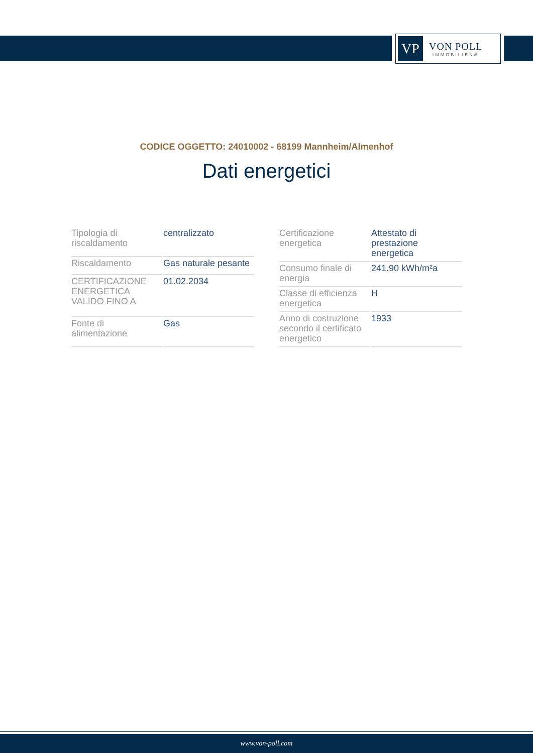VP
VON POLL
IMMOBILIEN®
CODICE OGGETTO: 24010002 - 68199 Mannheim/Almenhof
Dati energetici
| Tipologia di riscaldamento | centralizzato |
| Riscaldamento | Gas naturale pesante |
| CERTIFICAZIONE ENERGETICA VALIDO FINO A | 01.02.2034 |
| Fonte di alimentazione | Gas |
| Certificazione energetica | Attestato di prestazione energetica |
| Consumo finale di energia | 241.90 kWh/m²a |
| Classe di efficienza energetica | H |
| Anno di costruzione secondo il certificato energetico | 1933 |
www.von-poll.com